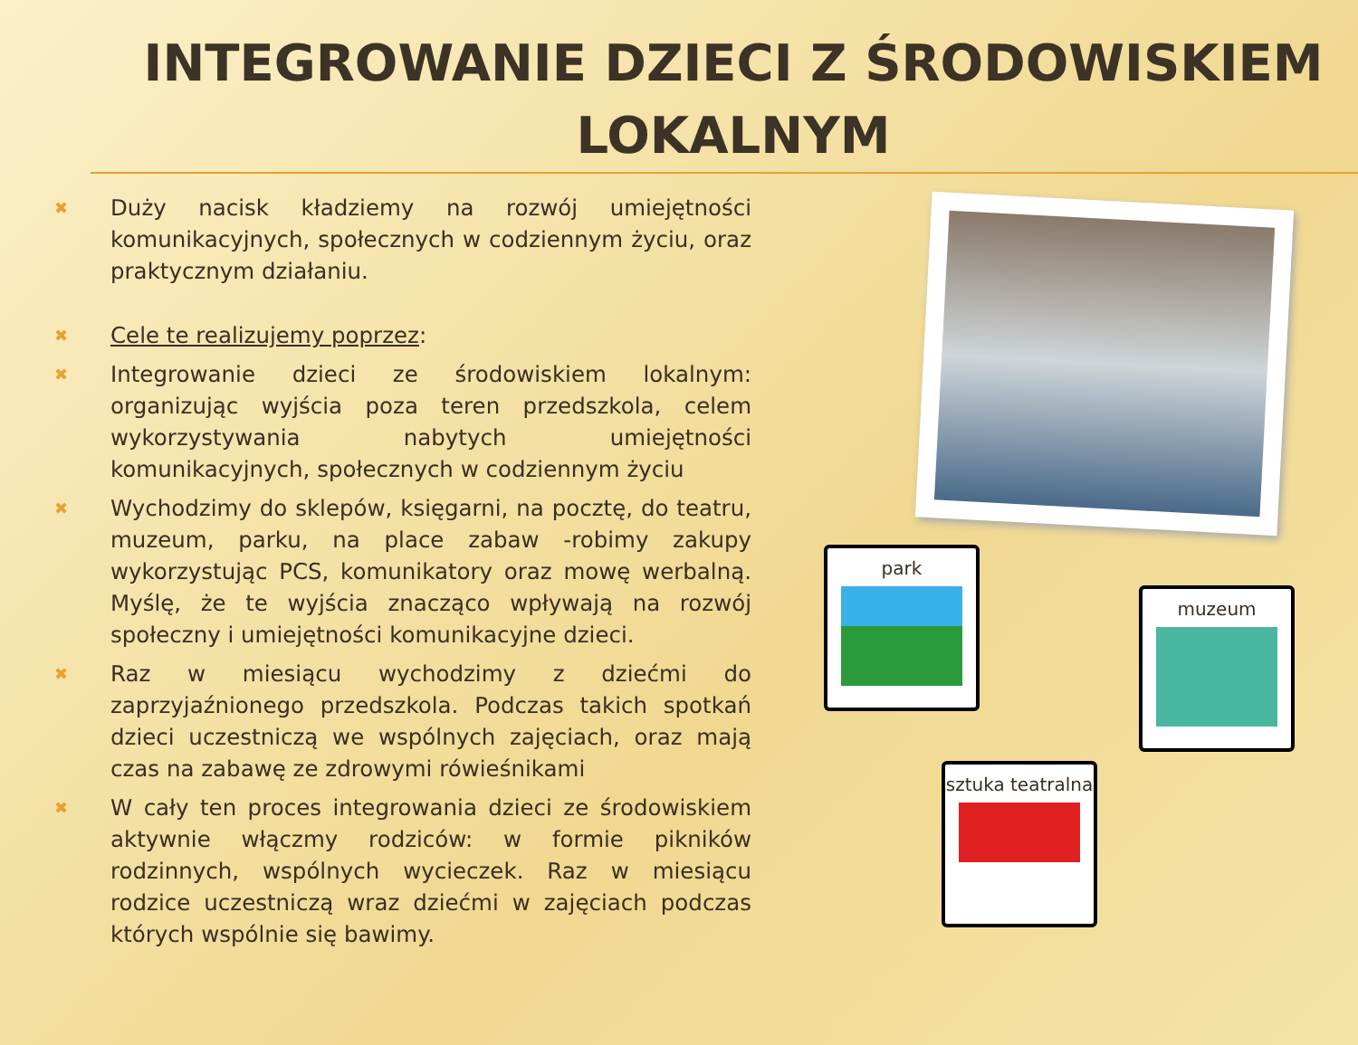INTEGROWANIE DZIECI Z ŚRODOWISKIEM
LOKALNYM
✖ Duży nacisk kładziemy na rozwój umiejętności komunikacyjnych, społecznych w codziennym życiu, oraz praktycznym działaniu.
✖ Cele te realizujemy poprzez:
✖ Integrowanie dzieci ze środowiskiem lokalnym: organizując wyjścia poza teren przedszkola, celem wykorzystywania nabytych umiejętności komunikacyjnych, społecznych w codziennym życiu
✖ Wychodzimy do sklepów, księgarni, na pocztę, do teatru, muzeum, parku, na place zabaw -robimy zakupy wykorzystując PCS, komunikatory oraz mowę werbalną. Myślę, że te wyjścia znacząco wpływają na rozwój społeczny i umiejętności komunikacyjne dzieci.
✖ Raz w miesiącu wychodzimy z dziećmi do zaprzyjaźnionego przedszkola. Podczas takich spotkań dzieci uczestniczą we wspólnych zajęciach, oraz mają czas na zabawę ze zdrowymi rówieśnikami
✖ W cały ten proces integrowania dzieci ze środowiskiem aktywnie włączmy rodziców: w formie pikników rodzinnych, wspólnych wycieczek. Raz w miesiącu rodzice uczestniczą wraz dziećmi w zajęciach podczas których wspólnie się bawimy.
park
muzeum
sztuka teatralna